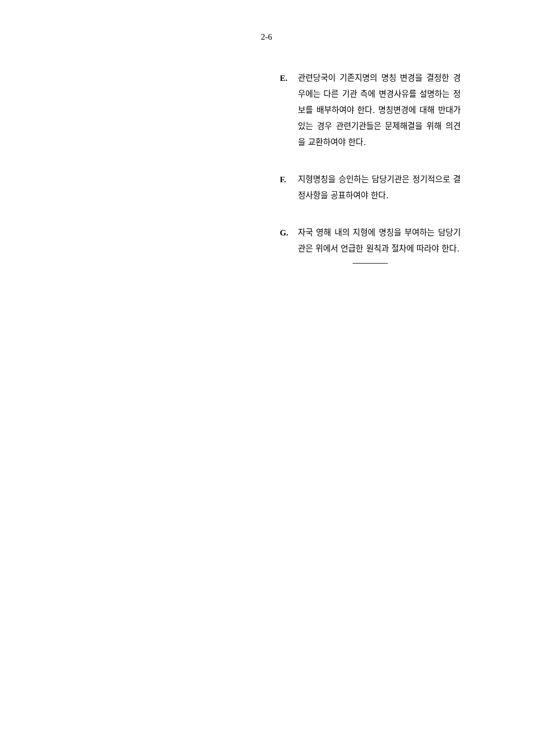2-6
E. 관련당국이 기존지명의 명칭 변경을 결정한 경우에는 다른 기관 측에 변경사유를 설명하는 정보를 배부하여야 한다. 명칭변경에 대해 반대가 있는 경우 관련기관들은 문제해결을 위해 의견을 교환하여야 한다.
F. 지형명칭을 승인하는 담당기관은 정기적으로 결정사항을 공표하여야 한다.
G. 자국 영해 내의 지형에 명칭을 부여하는 담당기관은 위에서 언급한 원칙과 절차에 따라야 한다.